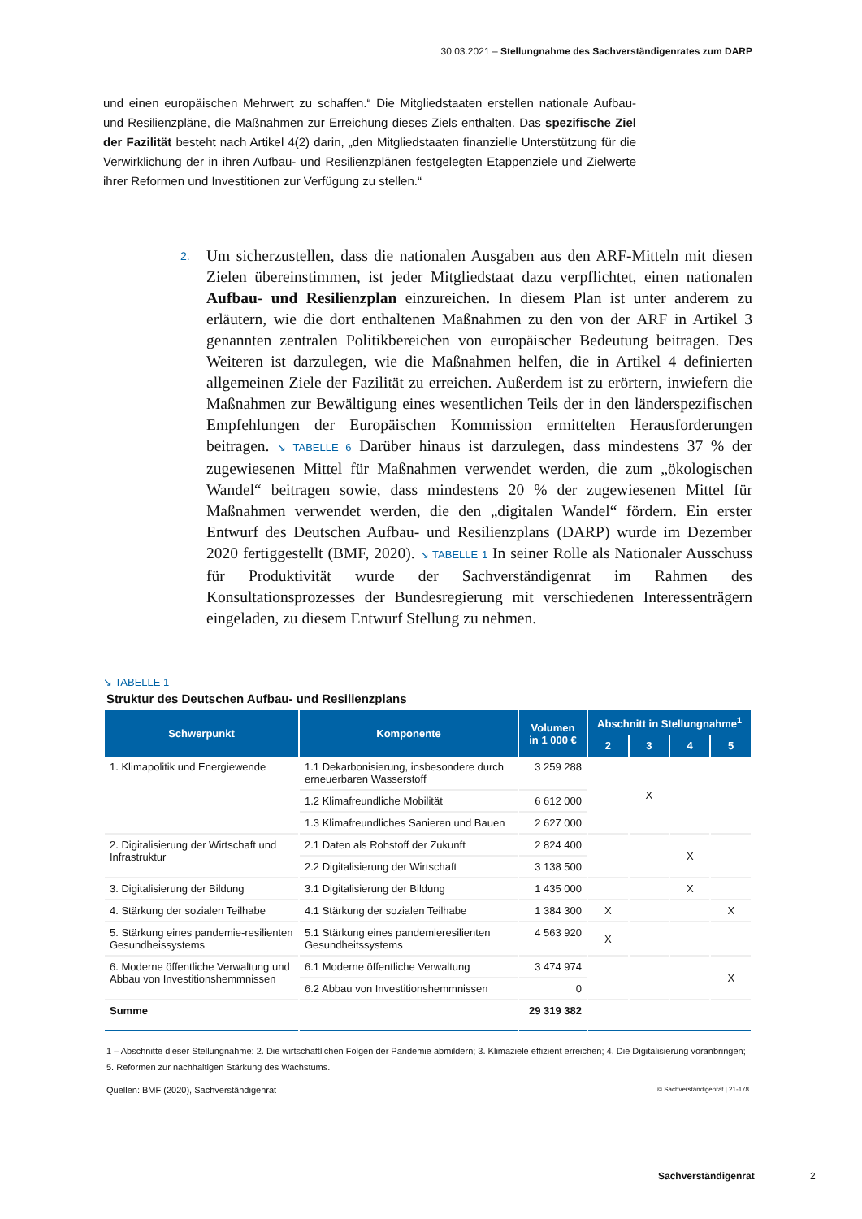30.03.2021 – Stellungnahme des Sachverständigenrates zum DARP
und einen europäischen Mehrwert zu schaffen.“ Die Mitgliedstaaten erstellen nationale Aufbau- und Resilienzpläne, die Maßnahmen zur Erreichung dieses Ziels enthalten. Das spezifische Ziel der Fazilität besteht nach Artikel 4(2) darin, „den Mitgliedstaaten finanzielle Unterstützung für die Verwirklichung der in ihren Aufbau- und Resilienzplänen festgelegten Etappenziele und Zielwerte ihrer Reformen und Investitionen zur Verfügung zu stellen.“
2. Um sicherzustellen, dass die nationalen Ausgaben aus den ARF-Mitteln mit diesen Zielen übereinstimmen, ist jeder Mitgliedstaat dazu verpflichtet, einen nationalen Aufbau- und Resilienzplan einzureichen. In diesem Plan ist unter anderem zu erläutern, wie die dort enthaltenen Maßnahmen zu den von der ARF in Artikel 3 genannten zentralen Politikbereichen von europäischer Bedeutung beitragen. Des Weiteren ist darzulegen, wie die Maßnahmen helfen, die in Artikel 4 definierten allgemeinen Ziele der Fazilität zu erreichen. Außerdem ist zu erörtern, inwiefern die Maßnahmen zur Bewältigung eines wesentlichen Teils der in den länderspezifischen Empfehlungen der Europäischen Kommission ermittelten Herausforderungen beitragen. ↘ TABELLE 6 Darüber hinaus ist darzulegen, dass mindestens 37 % der zugewiesenen Mittel für Maßnahmen verwendet werden, die zum „ökologischen Wandel“ beitragen sowie, dass mindestens 20 % der zugewiesenen Mittel für Maßnahmen verwendet werden, die den „digitalen Wandel“ fördern. Ein erster Entwurf des Deutschen Aufbau- und Resilienzplans (DARP) wurde im Dezember 2020 fertiggestellt (BMF, 2020). ↘ TABELLE 1 In seiner Rolle als Nationaler Ausschuss für Produktivität wurde der Sachverständigenrat im Rahmen des Konsultationsprozesses der Bundesregierung mit verschiedenen Interessenträgern eingeladen, zu diesem Entwurf Stellung zu nehmen.
↘ TABELLE 1
Struktur des Deutschen Aufbau- und Resilienzplans
| Schwerpunkt | Komponente | Volumen in 1 000 € | Abschnitt in Stellungnahme<sup>1</sup> | | | |
| --- | --- | --- | --- | --- | --- | --- |
| | | | 2 | 3 | 4 | 5 |
| 1. Klimapolitik und Energiewende | 1.1 Dekarbonisierung, insbesondere durch erneuerbaren Wasserstoff | 3 259 288 | | X | | |
| | 1.2 Klimafreundliche Mobilität | 6 612 000 | | | | |
| | 1.3 Klimafreundliches Sanieren und Bauen | 2 627 000 | | | | |
| 2. Digitalisierung der Wirtschaft und Infrastruktur | 2.1 Daten als Rohstoff der Zukunft | 2 824 400 | | | X | |
| | 2.2 Digitalisierung der Wirtschaft | 3 138 500 | | | | |
| 3. Digitalisierung der Bildung | 3.1 Digitalisierung der Bildung | 1 435 000 | | | X | |
| 4. Stärkung der sozialen Teilhabe | 4.1 Stärkung der sozialen Teilhabe | 1 384 300 | X | | | X |
| 5. Stärkung eines pandemie-resilienten Gesundheissystems | 5.1 Stärkung eines pandemieresilienten Gesundheitssystems | 4 563 920 | X | | | |
| 6. Moderne öffentliche Verwaltung und Abbau von Investitionshemmnissen | 6.1 Moderne öffentliche Verwaltung | 3 474 974 | | | | X |
| | 6.2 Abbau von Investitionshemmnissen | 0 | | | | |
| Summe | | 29 319 382 | | | | |
1 – Abschnitte dieser Stellungnahme: 2. Die wirtschaftlichen Folgen der Pandemie abmildern; 3. Klimaziele effizient erreichen; 4. Die Digitalisierung voranbringen; 5. Reformen zur nachhaltigen Stärkung des Wachstums.
Quellen: BMF (2020), Sachverständigenrat © Sachverständigenrat | 21-178
Sachverständigenrat 2